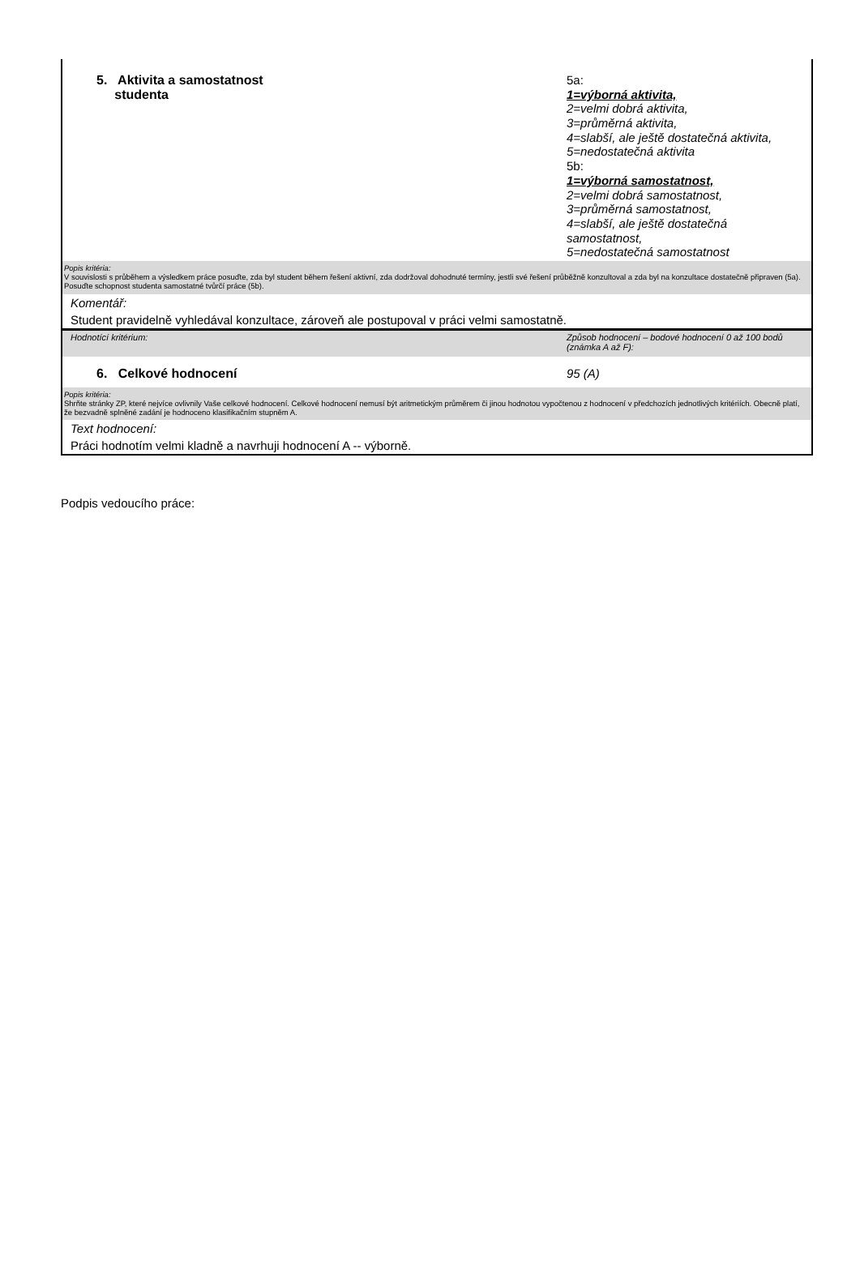| 5. Aktivita a samostatnost studenta | 5a: 1=výborná aktivita, 2=velmi dobrá aktivita, 3=průměrná aktivita, 4=slabší, ale ještě dostatečná aktivita, 5=nedostatečná aktivita 5b: 1=výborná samostatnost, 2=velmi dobrá samostatnost, 3=průměrná samostatnost, 4=slabší, ale ještě dostatečná samostatnost, 5=nedostatečná samostatnost |
| Popis kritéria: V souvislosti s průběhem a výsledkem práce posuďte, zda byl student během řešení aktivní, zda dodržoval dohodnuté termíny, jestli své řešení průběžně konzultoval a zda byl na konzultace dostatečně připraven (5a). Posuďte schopnost studenta samostatné tvůrčí práce (5b). | |
| Komentář: | |
| Student pravidelně vyhledával konzultace, zároveň ale postupoval v práci velmi samostatně. | |
| Hodnotící kritérium: | Způsob hodnocení – bodové hodnocení 0 až 100 bodů (známka A až F): |
| 6. Celkové hodnocení | 95 (A) |
| Popis kritéria: Shrňte stránky ZP, které nejvíce ovlivnily Vaše celkové hodnocení. Celkové hodnocení nemusí být aritmetickým průměrem či jinou hodnotou vypočtenou z hodnocení v předchozích jednotlivých kritériích. Obecně platí, že bezvadně splněné zadání je hodnoceno klasifikačním stupněm A. | |
| Text hodnocení: | |
| Práci hodnotím velmi kladně a navrhuji hodnocení A -- výborně. | |
Podpis vedoucího práce: